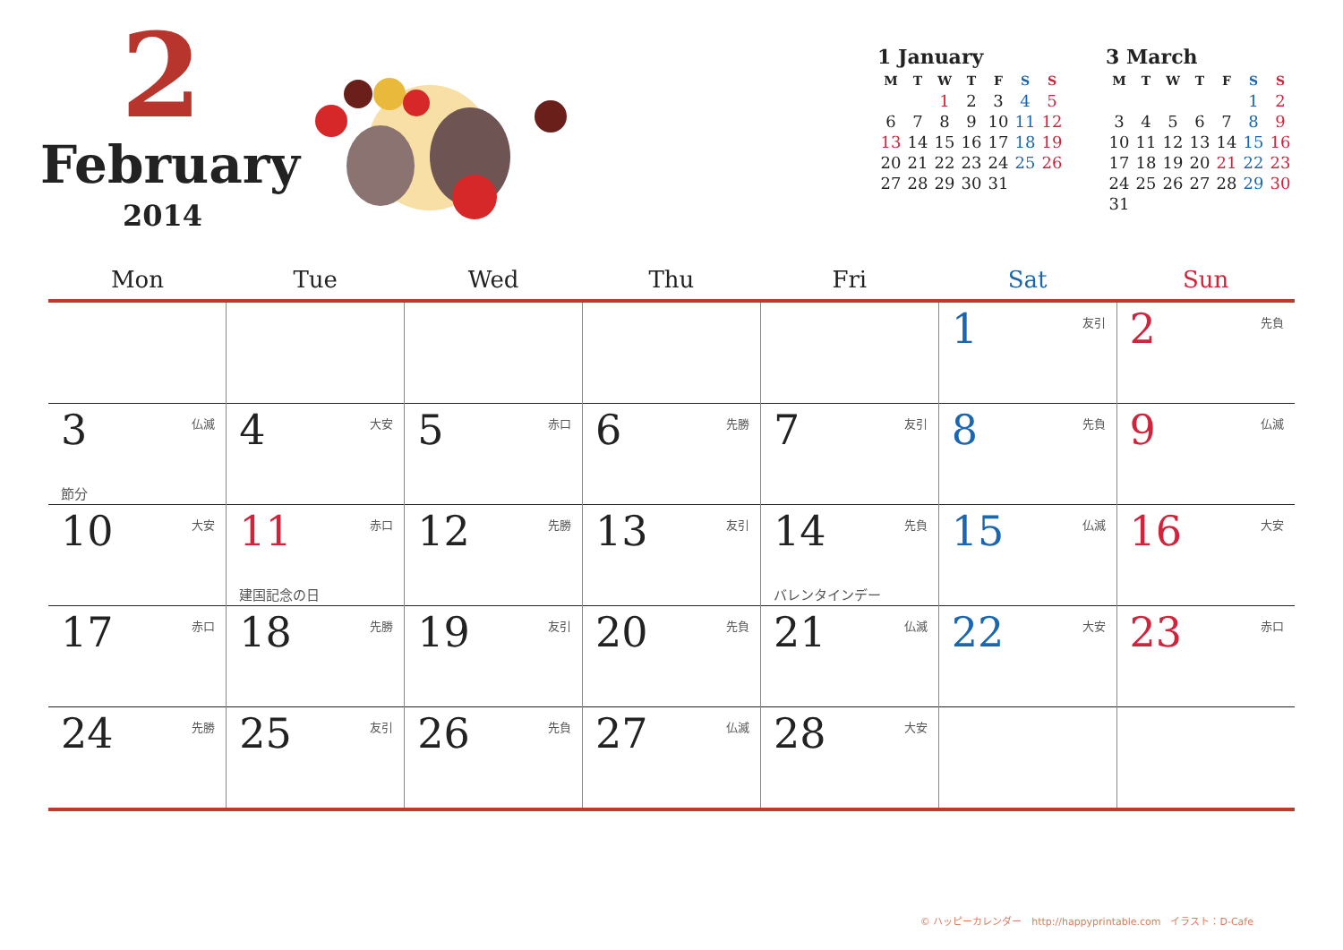2
February
2014
1 January
| M | T | W | T | F | S | S |
| --- | --- | --- | --- | --- | --- | --- |
| | | 1 | 2 | 3 | 4 | 5 |
| 6 | 7 | 8 | 9 | 10 | 11 | 12 |
| 13 | 14 | 15 | 16 | 17 | 18 | 19 |
| 20 | 21 | 22 | 23 | 24 | 25 | 26 |
| 27 | 28 | 29 | 30 | 31 | | |
3 March
| M | T | W | T | F | S | S |
| --- | --- | --- | --- | --- | --- | --- |
| | | | | | 1 | 2 |
| 3 | 4 | 5 | 6 | 7 | 8 | 9 |
| 10 | 11 | 12 | 13 | 14 | 15 | 16 |
| 17 | 18 | 19 | 20 | 21 | 22 | 23 |
| 24 | 25 | 26 | 27 | 28 | 29 | 30 |
| 31 | | | | | | |
| Mon | Tue | Wed | Thu | Fri | Sat | Sun |
| --- | --- | --- | --- | --- | --- | --- |
| | | | | | 1 友引 | 2 先負 |
| 3 仏滅 節分 | 4 大安 | 5 赤口 | 6 先勝 | 7 友引 | 8 先負 | 9 仏滅 |
| 10 大安 | 11 赤口 建国記念の日 | 12 先勝 | 13 友引 | 14 先負 バレンタインデー | 15 仏滅 | 16 大安 |
| 17 赤口 | 18 先勝 | 19 友引 | 20 先負 | 21 仏滅 | 22 大安 | 23 赤口 |
| 24 先勝 | 25 友引 | 26 先負 | 27 仏滅 | 28 大安 | | |
© ハッピーカレンダー　http://happyprintable.com　イラスト：D-Cafe